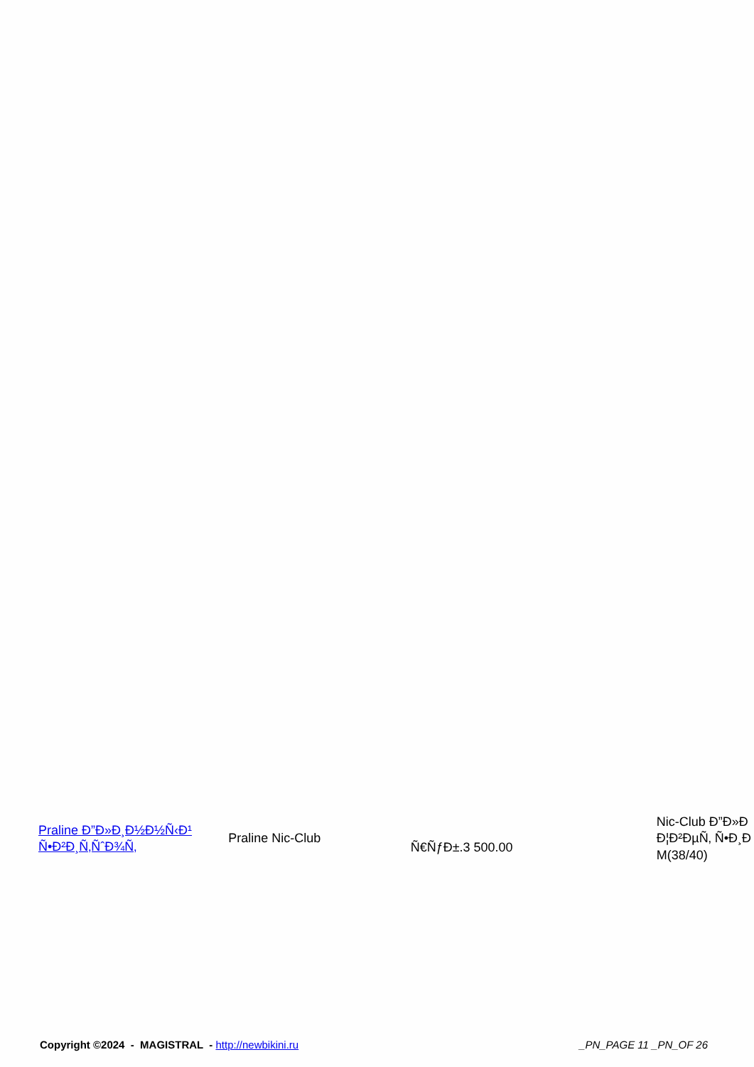| Praline Ð”Ð»Ð¸Ð½Ð½Ñ‹Ð¹ Ñ•Ð²Ð¸Ñ‚ÑˆÐ¾Ñ‚ | Praline Nic-Club | Ñ€ÑƒÐ±.3 500.00 | Nic-Club Ð”Ð»Ð Ð¦Ð²ÐµÑ‚ Ñ•Ð¸Ð M(38/40) |
Copyright ©2024 - MAGISTRAL - http://newbikini.ru
_PN_PAGE 11 _PN_OF 26